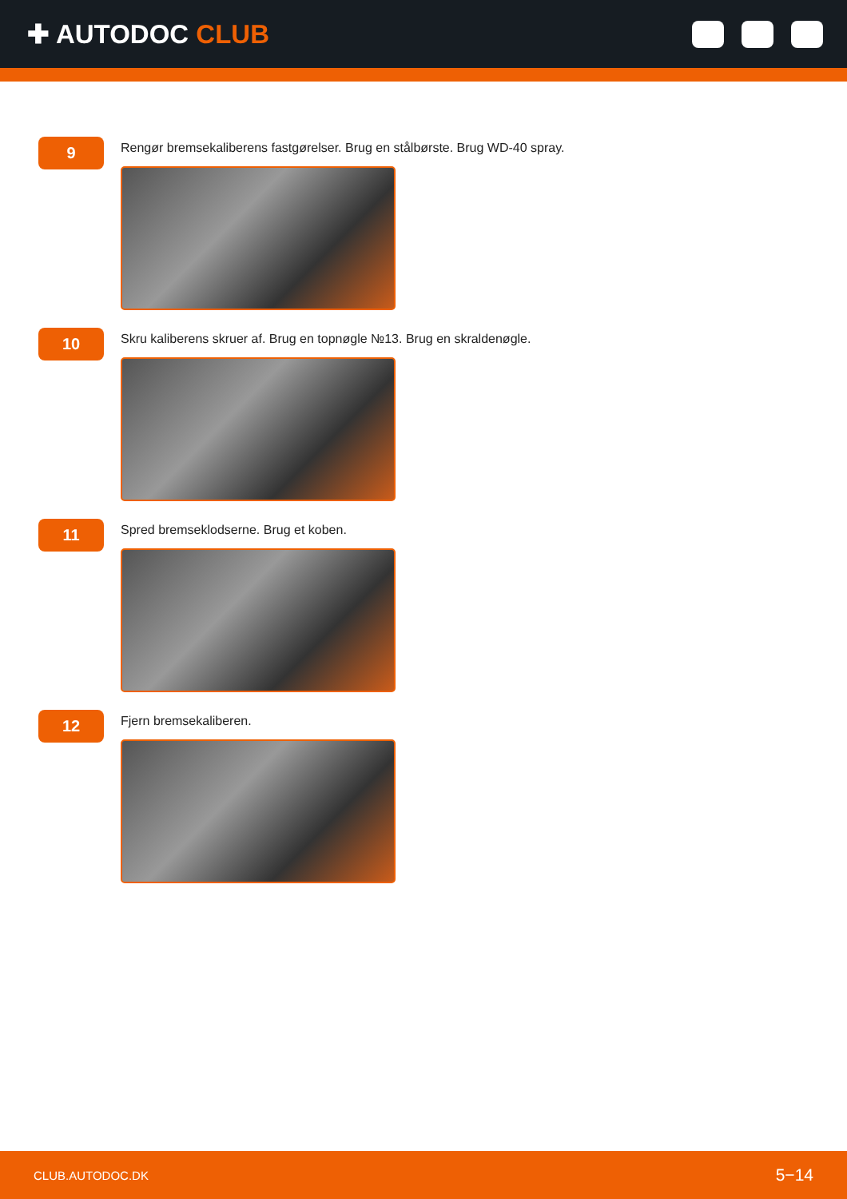✚ AUTODOC CLUB
9
Rengør bremsekaliberens fastgørelser. Brug en stålbørste. Brug WD-40 spray.
10
Skru kaliberens skruer af. Brug en topnøgle №13. Brug en skraldenøgle.
11
Spred bremseklodserne. Brug et koben.
12
Fjern bremsekaliberen.
CLUB.AUTODOC.DK 5−14